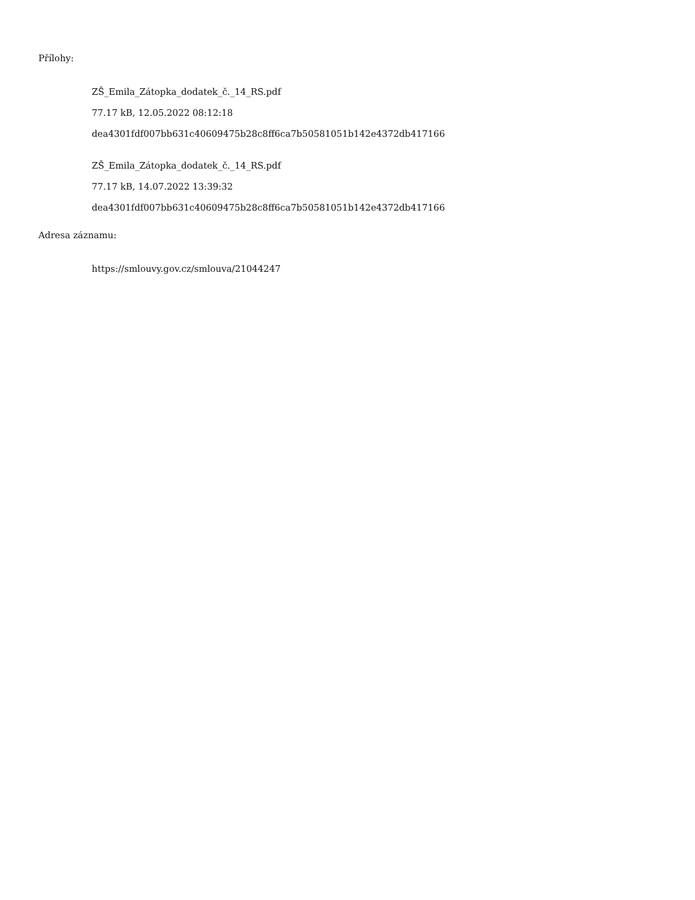Přílohy:
ZŠ_Emila_Zátopka_dodatek_č._14_RS.pdf
77.17 kB, 12.05.2022 08:12:18
dea4301fdf007bb631c40609475b28c8ff6ca7b50581051b142e4372db417166
ZŠ_Emila_Zátopka_dodatek_č._14_RS.pdf
77.17 kB, 14.07.2022 13:39:32
dea4301fdf007bb631c40609475b28c8ff6ca7b50581051b142e4372db417166
Adresa záznamu:
https://smlouvy.gov.cz/smlouva/21044247